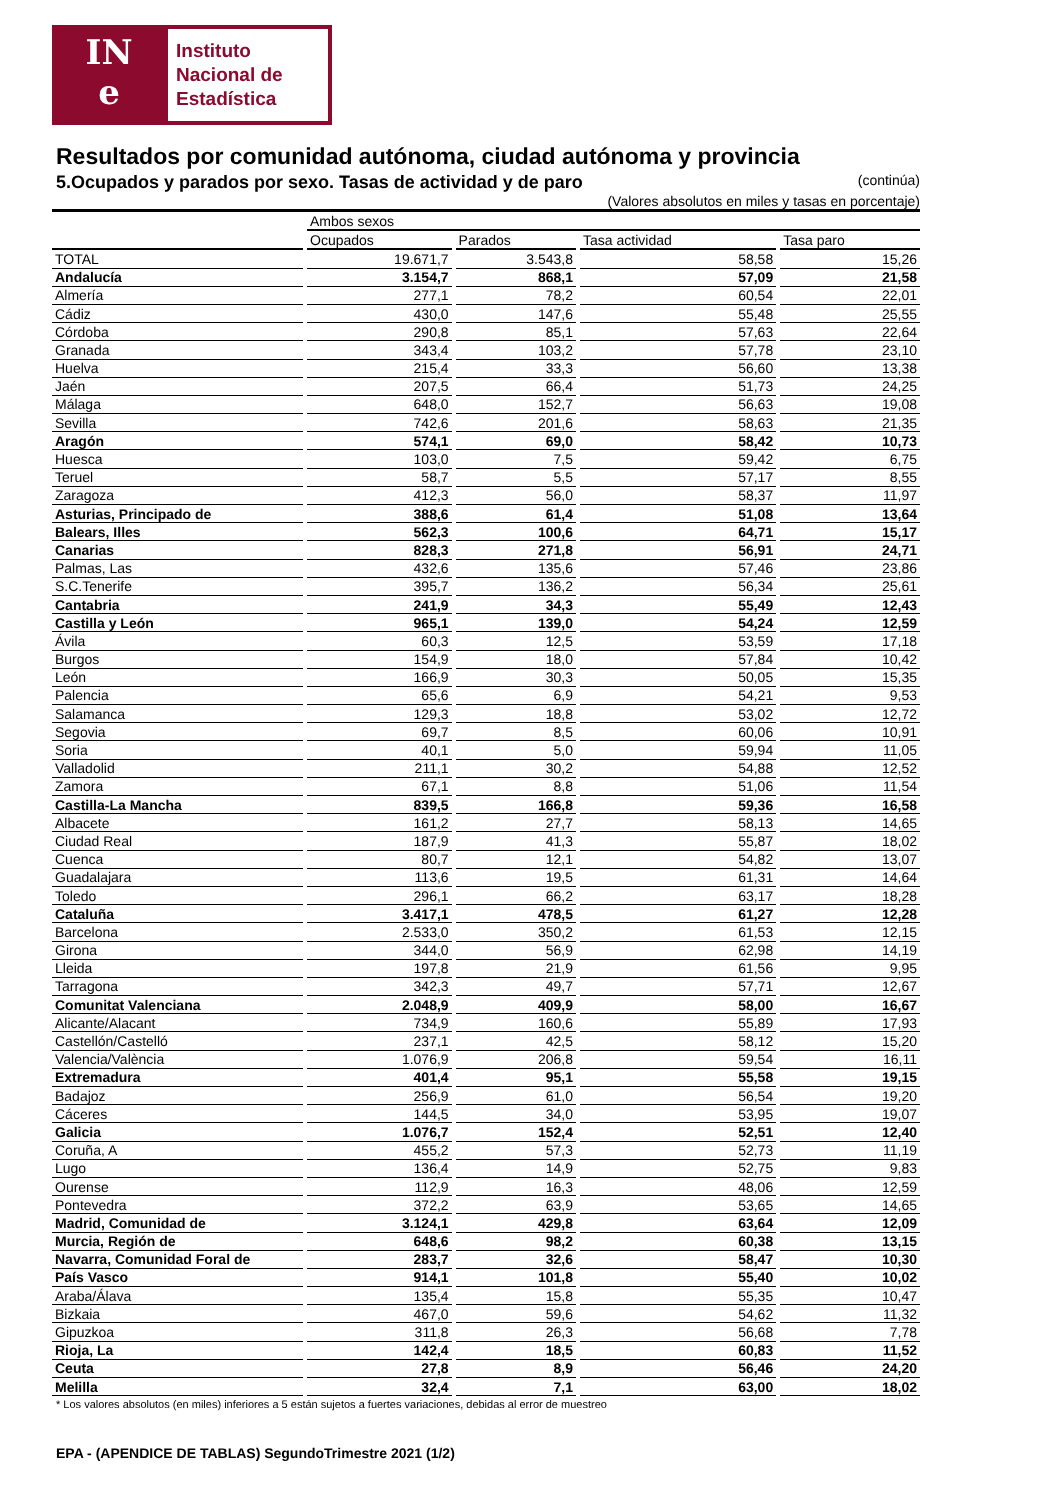IN
e
Instituto
Nacional de
Estadística
Resultados por comunidad autónoma, ciudad autónoma y provincia
5.Ocupados y parados por sexo. Tasas de actividad y de paro (continúa)
(Valores absolutos en miles y tasas en porcentaje)
| | Ambos sexos | | | |
| | Ocupados | Parados | Tasa actividad | Tasa paro |
| TOTAL | 19.671,7 | 3.543,8 | 58,58 | 15,26 |
| Andalucía | 3.154,7 | 868,1 | 57,09 | 21,58 |
| Almería | 277,1 | 78,2 | 60,54 | 22,01 |
| Cádiz | 430,0 | 147,6 | 55,48 | 25,55 |
| Córdoba | 290,8 | 85,1 | 57,63 | 22,64 |
| Granada | 343,4 | 103,2 | 57,78 | 23,10 |
| Huelva | 215,4 | 33,3 | 56,60 | 13,38 |
| Jaén | 207,5 | 66,4 | 51,73 | 24,25 |
| Málaga | 648,0 | 152,7 | 56,63 | 19,08 |
| Sevilla | 742,6 | 201,6 | 58,63 | 21,35 |
| Aragón | 574,1 | 69,0 | 58,42 | 10,73 |
| Huesca | 103,0 | 7,5 | 59,42 | 6,75 |
| Teruel | 58,7 | 5,5 | 57,17 | 8,55 |
| Zaragoza | 412,3 | 56,0 | 58,37 | 11,97 |
| Asturias, Principado de | 388,6 | 61,4 | 51,08 | 13,64 |
| Balears, Illes | 562,3 | 100,6 | 64,71 | 15,17 |
| Canarias | 828,3 | 271,8 | 56,91 | 24,71 |
| Palmas, Las | 432,6 | 135,6 | 57,46 | 23,86 |
| S.C.Tenerife | 395,7 | 136,2 | 56,34 | 25,61 |
| Cantabria | 241,9 | 34,3 | 55,49 | 12,43 |
| Castilla y León | 965,1 | 139,0 | 54,24 | 12,59 |
| Ávila | 60,3 | 12,5 | 53,59 | 17,18 |
| Burgos | 154,9 | 18,0 | 57,84 | 10,42 |
| León | 166,9 | 30,3 | 50,05 | 15,35 |
| Palencia | 65,6 | 6,9 | 54,21 | 9,53 |
| Salamanca | 129,3 | 18,8 | 53,02 | 12,72 |
| Segovia | 69,7 | 8,5 | 60,06 | 10,91 |
| Soria | 40,1 | 5,0 | 59,94 | 11,05 |
| Valladolid | 211,1 | 30,2 | 54,88 | 12,52 |
| Zamora | 67,1 | 8,8 | 51,06 | 11,54 |
| Castilla-La Mancha | 839,5 | 166,8 | 59,36 | 16,58 |
| Albacete | 161,2 | 27,7 | 58,13 | 14,65 |
| Ciudad Real | 187,9 | 41,3 | 55,87 | 18,02 |
| Cuenca | 80,7 | 12,1 | 54,82 | 13,07 |
| Guadalajara | 113,6 | 19,5 | 61,31 | 14,64 |
| Toledo | 296,1 | 66,2 | 63,17 | 18,28 |
| Cataluña | 3.417,1 | 478,5 | 61,27 | 12,28 |
| Barcelona | 2.533,0 | 350,2 | 61,53 | 12,15 |
| Girona | 344,0 | 56,9 | 62,98 | 14,19 |
| Lleida | 197,8 | 21,9 | 61,56 | 9,95 |
| Tarragona | 342,3 | 49,7 | 57,71 | 12,67 |
| Comunitat Valenciana | 2.048,9 | 409,9 | 58,00 | 16,67 |
| Alicante/Alacant | 734,9 | 160,6 | 55,89 | 17,93 |
| Castellón/Castelló | 237,1 | 42,5 | 58,12 | 15,20 |
| Valencia/València | 1.076,9 | 206,8 | 59,54 | 16,11 |
| Extremadura | 401,4 | 95,1 | 55,58 | 19,15 |
| Badajoz | 256,9 | 61,0 | 56,54 | 19,20 |
| Cáceres | 144,5 | 34,0 | 53,95 | 19,07 |
| Galicia | 1.076,7 | 152,4 | 52,51 | 12,40 |
| Coruña, A | 455,2 | 57,3 | 52,73 | 11,19 |
| Lugo | 136,4 | 14,9 | 52,75 | 9,83 |
| Ourense | 112,9 | 16,3 | 48,06 | 12,59 |
| Pontevedra | 372,2 | 63,9 | 53,65 | 14,65 |
| Madrid, Comunidad de | 3.124,1 | 429,8 | 63,64 | 12,09 |
| Murcia, Región de | 648,6 | 98,2 | 60,38 | 13,15 |
| Navarra, Comunidad Foral de | 283,7 | 32,6 | 58,47 | 10,30 |
| País Vasco | 914,1 | 101,8 | 55,40 | 10,02 |
| Araba/Álava | 135,4 | 15,8 | 55,35 | 10,47 |
| Bizkaia | 467,0 | 59,6 | 54,62 | 11,32 |
| Gipuzkoa | 311,8 | 26,3 | 56,68 | 7,78 |
| Rioja, La | 142,4 | 18,5 | 60,83 | 11,52 |
| Ceuta | 27,8 | 8,9 | 56,46 | 24,20 |
| Melilla | 32,4 | 7,1 | 63,00 | 18,02 |
* Los valores absolutos (en miles) inferiores a 5 están sujetos a fuertes variaciones, debidas al error de muestreo
EPA - (APENDICE DE TABLAS) SegundoTrimestre 2021 (1/2)